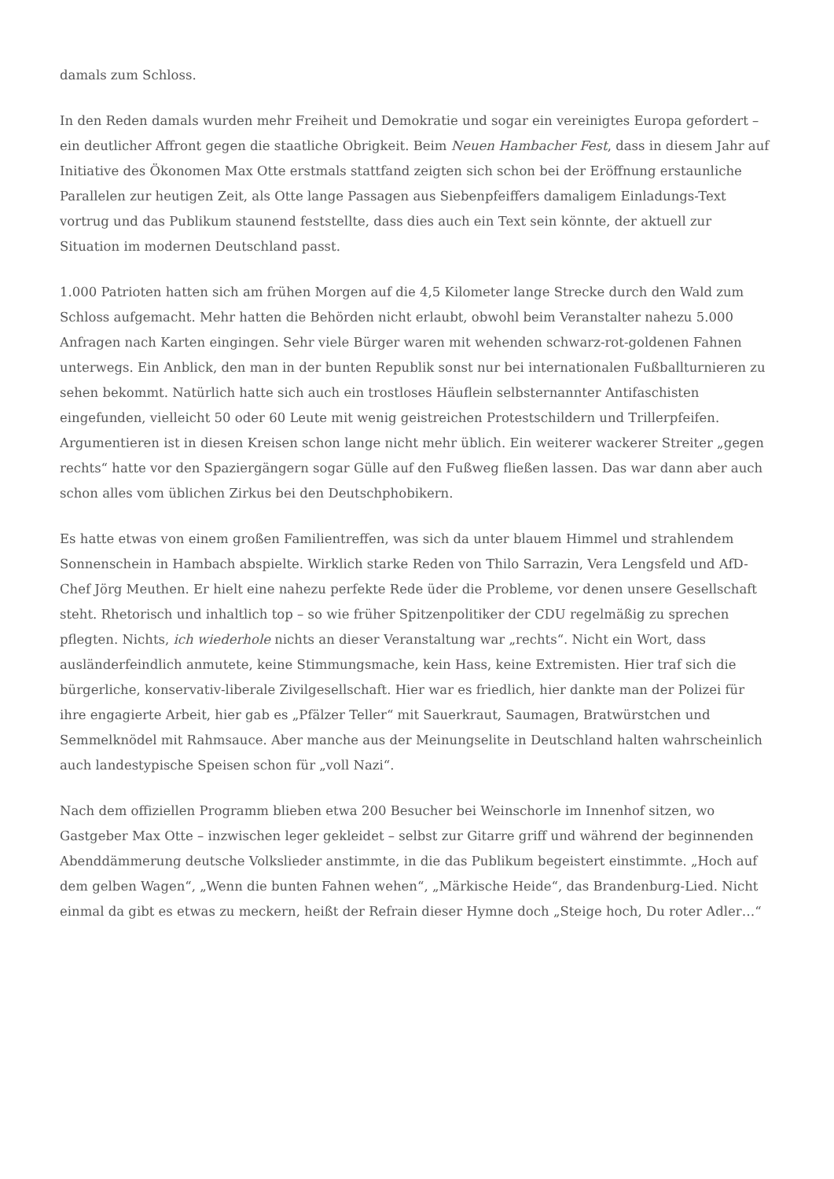damals zum Schloss.
In den Reden damals wurden mehr Freiheit und Demokratie und sogar ein vereinigtes Europa gefordert – ein deutlicher Affront gegen die staatliche Obrigkeit. Beim Neuen Hambacher Fest, dass in diesem Jahr auf Initiative des Ökonomen Max Otte erstmals stattfand zeigten sich schon bei der Eröffnung erstaunliche Parallelen zur heutigen Zeit, als Otte lange Passagen aus Siebenpfeiffers damaligem Einladungs-Text vortrug und das Publikum staunend feststellte, dass dies auch ein Text sein könnte, der aktuell zur Situation im modernen Deutschland passt.
1.000 Patrioten hatten sich am frühen Morgen auf die 4,5 Kilometer lange Strecke durch den Wald zum Schloss aufgemacht. Mehr hatten die Behörden nicht erlaubt, obwohl beim Veranstalter nahezu 5.000 Anfragen nach Karten eingingen. Sehr viele Bürger waren mit wehenden schwarz-rot-goldenen Fahnen unterwegs. Ein Anblick, den man in der bunten Republik sonst nur bei internationalen Fußballturnieren zu sehen bekommt. Natürlich hatte sich auch ein trostloses Häuflein selbsternannter Antifaschisten eingefunden, vielleicht 50 oder 60 Leute mit wenig geistreichen Protestschildern und Trillerpfeifen. Argumentieren ist in diesen Kreisen schon lange nicht mehr üblich. Ein weiterer wackerer Streiter „gegen rechts“ hatte vor den Spaziergängern sogar Gülle auf den Fußweg fließen lassen. Das war dann aber auch schon alles vom üblichen Zirkus bei den Deutschphobikern.
Es hatte etwas von einem großen Familientreffen, was sich da unter blauem Himmel und strahlendem Sonnenschein in Hambach abspielte. Wirklich starke Reden von Thilo Sarrazin, Vera Lengsfeld und AfD-Chef Jörg Meuthen. Er hielt eine nahezu perfekte Rede üder die Probleme, vor denen unsere Gesellschaft steht. Rhetorisch und inhaltlich top – so wie früher Spitzenpolitiker der CDU regelmäßig zu sprechen pflegten. Nichts, ich wiederhole nichts an dieser Veranstaltung war „rechts“. Nicht ein Wort, dass ausländerfeindlich anmutete, keine Stimmungsmache, kein Hass, keine Extremisten. Hier traf sich die bürgerliche, konservativ-liberale Zivilgesellschaft. Hier war es friedlich, hier dankte man der Polizei für ihre engagierte Arbeit, hier gab es „Pfälzer Teller“ mit Sauerkraut, Saumagen, Bratwürstchen und Semmelknödel mit Rahmsauce. Aber manche aus der Meinungselite in Deutschland halten wahrscheinlich auch landestypische Speisen schon für „voll Nazi“.
Nach dem offiziellen Programm blieben etwa 200 Besucher bei Weinschorle im Innenhof sitzen, wo Gastgeber Max Otte – inzwischen leger gekleidet – selbst zur Gitarre griff und während der beginnenden Abenddämmerung deutsche Volkslieder anstimmte, in die das Publikum begeistert einstimmte. „Hoch auf dem gelben Wagen“, „Wenn die bunten Fahnen wehen“, „Märkische Heide“, das Brandenburg-Lied. Nicht einmal da gibt es etwas zu meckern, heißt der Refrain dieser Hymne doch „Steige hoch, Du roter Adler…“